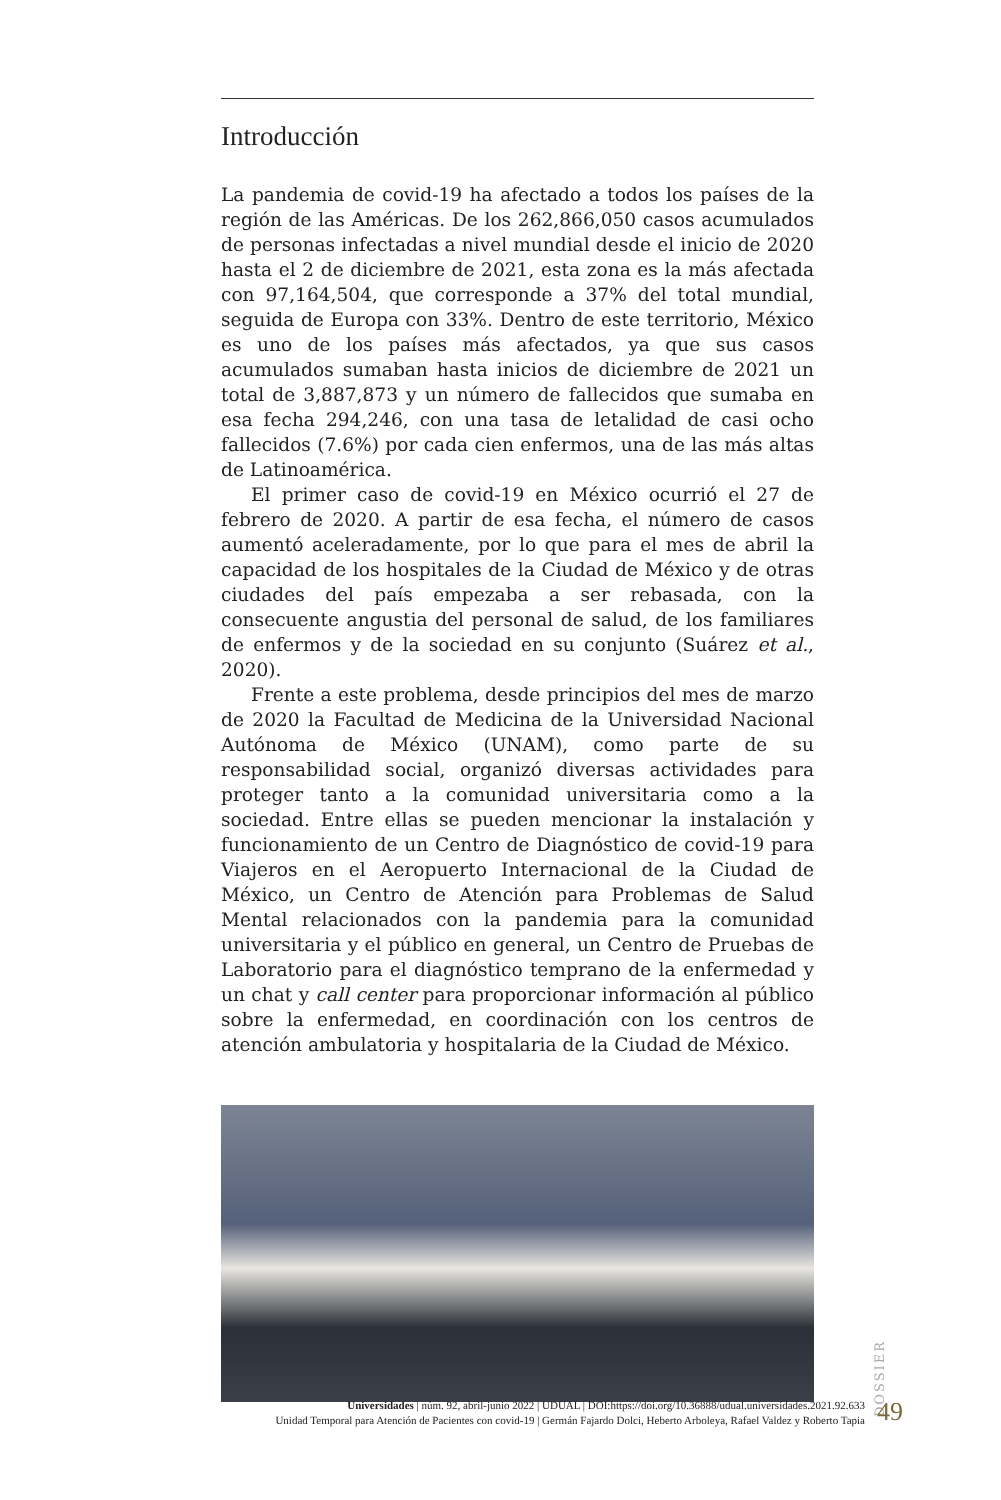Introducción
La pandemia de covid-19 ha afectado a todos los países de la región de las Américas. De los 262,866,050 casos acumulados de personas infectadas a nivel mundial desde el inicio de 2020 hasta el 2 de diciembre de 2021, esta zona es la más afectada con 97,164,504, que corresponde a 37% del total mundial, seguida de Europa con 33%. Dentro de este territorio, México es uno de los países más afectados, ya que sus casos acumulados sumaban hasta inicios de diciembre de 2021 un total de 3,887,873 y un número de fallecidos que sumaba en esa fecha 294,246, con una tasa de letalidad de casi ocho fallecidos (7.6%) por cada cien enfermos, una de las más altas de Latinoamérica.
El primer caso de covid-19 en México ocurrió el 27 de febrero de 2020. A partir de esa fecha, el número de casos aumentó aceleradamente, por lo que para el mes de abril la capacidad de los hospitales de la Ciudad de México y de otras ciudades del país empezaba a ser rebasada, con la consecuente angustia del personal de salud, de los familiares de enfermos y de la sociedad en su conjunto (Suárez et al., 2020).
Frente a este problema, desde principios del mes de marzo de 2020 la Facultad de Medicina de la Universidad Nacional Autónoma de México (UNAM), como parte de su responsabilidad social, organizó diversas actividades para proteger tanto a la comunidad universitaria como a la sociedad. Entre ellas se pueden mencionar la instalación y funcionamiento de un Centro de Diagnóstico de covid-19 para Viajeros en el Aeropuerto Internacional de la Ciudad de México, un Centro de Atención para Problemas de Salud Mental relacionados con la pandemia para la comunidad universitaria y el público en general, un Centro de Pruebas de Laboratorio para el diagnóstico temprano de la enfermedad y un chat y call center para proporcionar información al público sobre la enfermedad, en coordinación con los centros de atención ambulatoria y hospitalaria de la Ciudad de México.
DOSSIER
Universidades | núm. 92, abril-junio 2022 | UDUAL | DOI:https://doi.org/10.36888/udual.universidades.2021.92.633
Unidad Temporal para Atención de Pacientes con covid-19 | Germán Fajardo Dolci, Heberto Arboleya, Rafael Valdez y Roberto Tapia
49